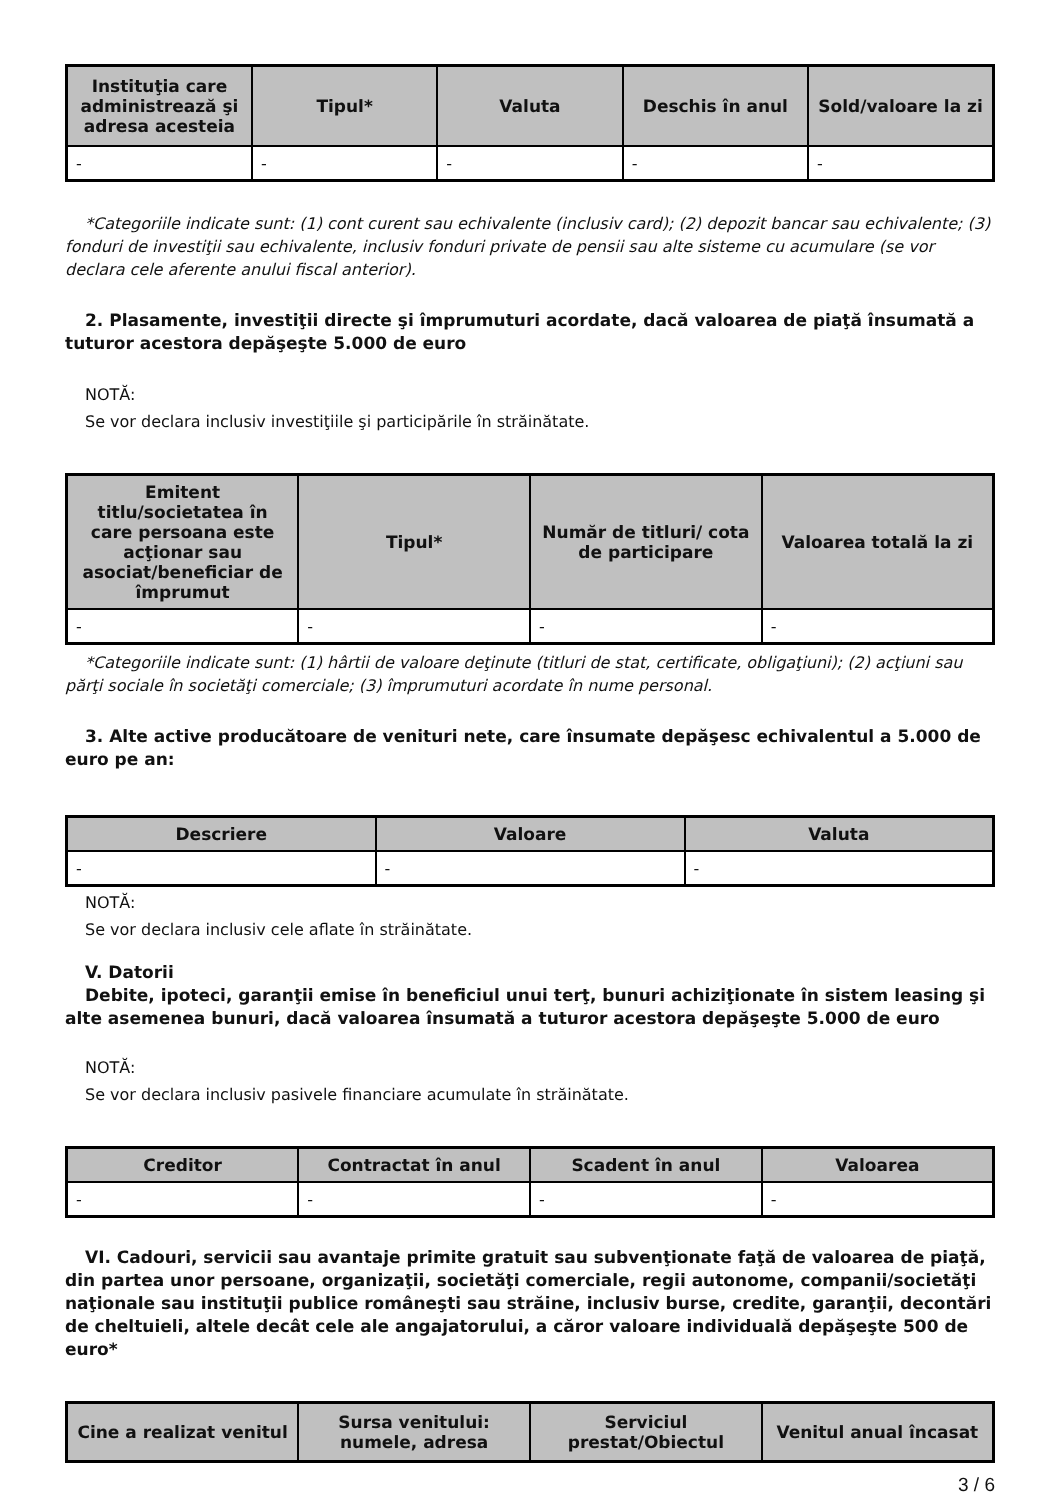| Instituţia care administrează şi adresa acesteia | Tipul* | Valuta | Deschis în anul | Sold/valoare la zi |
| --- | --- | --- | --- | --- |
| - | - | - | - | - |
*Categoriile indicate sunt: (1) cont curent sau echivalente (inclusiv card); (2) depozit bancar sau echivalente; (3) fonduri de investiţii sau echivalente, inclusiv fonduri private de pensii sau alte sisteme cu acumulare (se vor declara cele aferente anului fiscal anterior).
2. Plasamente, investiţii directe şi împrumuturi acordate, dacă valoarea de piaţă însumată a tuturor acestora depăşeşte 5.000 de euro
NOTĂ:
Se vor declara inclusiv investiţiile şi participările în străinătate.
| Emitent titlu/societatea în care persoana este acţionar sau asociat/beneficiar de împrumut | Tipul* | Număr de titluri/ cota de participare | Valoarea totală la zi |
| --- | --- | --- | --- |
| - | - | - | - |
*Categoriile indicate sunt: (1) hârtii de valoare deţinute (titluri de stat, certificate, obligaţiuni); (2) acţiuni sau părţi sociale în societăţi comerciale; (3) împrumuturi acordate în nume personal.
3. Alte active producătoare de venituri nete, care însumate depăşesc echivalentul a 5.000 de euro pe an:
| Descriere | Valoare | Valuta |
| --- | --- | --- |
| - | - | - |
NOTĂ:
Se vor declara inclusiv cele aflate în străinătate.
V. Datorii
Debite, ipoteci, garanţii emise în beneficiul unui terţ, bunuri achiziţionate în sistem leasing şi alte asemenea bunuri, dacă valoarea însumată a tuturor acestora depăşeşte 5.000 de euro
NOTĂ:
Se vor declara inclusiv pasivele financiare acumulate în străinătate.
| Creditor | Contractat în anul | Scadent în anul | Valoarea |
| --- | --- | --- | --- |
| - | - | - | - |
VI. Cadouri, servicii sau avantaje primite gratuit sau subvenţionate faţă de valoarea de piaţă, din partea unor persoane, organizaţii, societăţi comerciale, regii autonome, companii/societăţi naţionale sau instituţii publice româneşti sau străine, inclusiv burse, credite, garanţii, decontări de cheltuieli, altele decât cele ale angajatorului, a căror valoare individuală depăşeşte 500 de euro*
| Cine a realizat venitul | Sursa venitului: numele, adresa | Serviciul prestat/Obiectul | Venitul anual încasat |
| --- | --- | --- | --- |
3 / 6